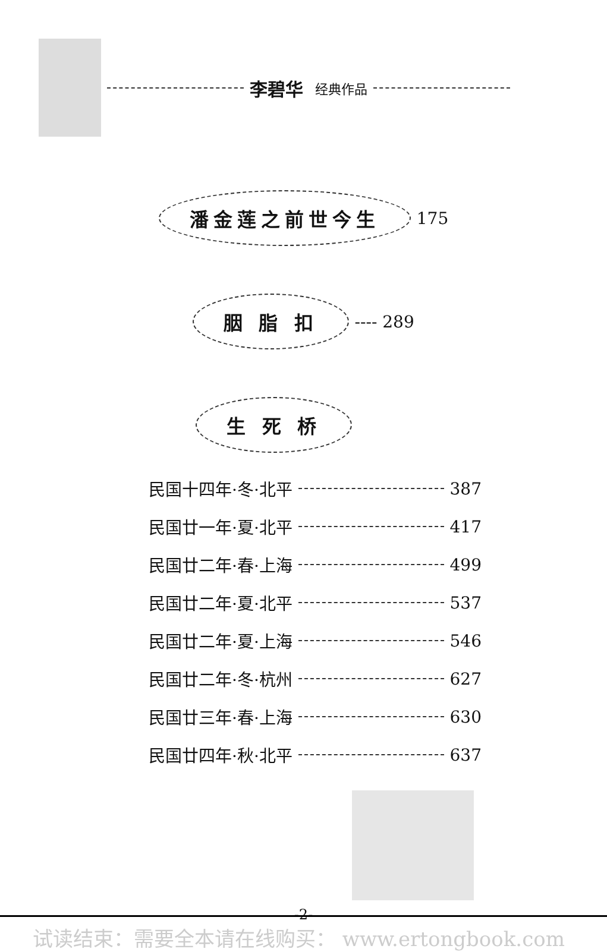李碧华 经典作品
潘金莲之前世今生 175
胭 脂 扣 ---- 289
生 死 桥
民国十四年·冬·北平 387
民国廿一年·夏·北平 417
民国廿二年·春·上海 499
民国廿二年·夏·北平 537
民国廿二年·夏·上海 546
民国廿二年·冬·杭州 627
民国廿三年·春·上海 630
民国廿四年·秋·北平 637
-2-
试读结束：需要全本请在线购买： www.ertongbook.com